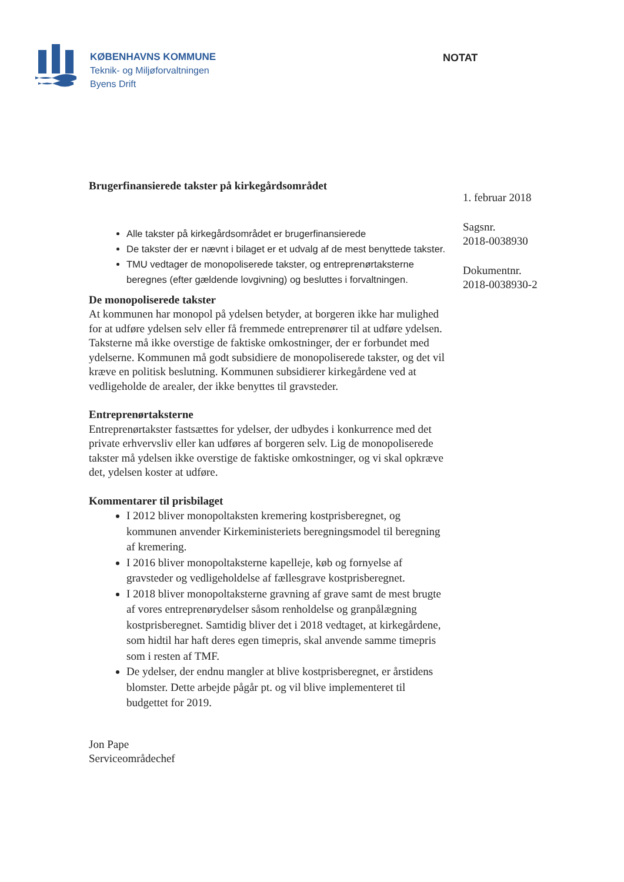KØBENHAVNS KOMMUNE
Teknik- og Miljøforvaltningen
Byens Drift
NOTAT
Brugerfinansierede takster på kirkegårdsområdet
Alle takster på kirkegårdsområdet er brugerfinansierede
De takster der er nævnt i bilaget er et udvalg af de mest benyttede takster.
TMU vedtager de monopoliserede takster, og entreprenørtaksterne beregnes (efter gældende lovgivning) og besluttes i forvaltningen.
De monopoliserede takster
At kommunen har monopol på ydelsen betyder, at borgeren ikke har mulighed for at udføre ydelsen selv eller få fremmede entreprenører til at udføre ydelsen. Taksterne må ikke overstige de faktiske omkostninger, der er forbundet med ydelserne. Kommunen må godt subsidiere de monopoliserede takster, og det vil kræve en politisk beslutning. Kommunen subsidierer kirkegårdene ved at vedligeholde de arealer, der ikke benyttes til gravsteder.
Entreprenørtaksterne
Entreprenørtakster fastsættes for ydelser, der udbydes i konkurrence med det private erhvervsliv eller kan udføres af borgeren selv. Lig de monopoliserede takster må ydelsen ikke overstige de faktiske omkostninger, og vi skal opkræve det, ydelsen koster at udføre.
Kommentarer til prisbilaget
I 2012 bliver monopoltaksten kremering kostprisberegnet, og kommunen anvender Kirkeministeriets beregningsmodel til beregning af kremering.
I 2016 bliver monopoltaksterne kapelleje, køb og fornyelse af gravsteder og vedligeholdelse af fællesgrave kostprisberegnet.
I 2018 bliver monopoltaksterne gravning af grave samt de mest brugte af vores entreprenørydelser såsom renholdelse og granpålægning kostprisberegnet. Samtidig bliver det i 2018 vedtaget, at kirkegårdene, som hidtil har haft deres egen timepris, skal anvende samme timepris som i resten af TMF.
De ydelser, der endnu mangler at blive kostprisberegnet, er årstidens blomster. Dette arbejde pågår pt. og vil blive implementeret til budgettet for 2019.
Jon Pape
Serviceområdechef
1. februar 2018
Sagsnr.
2018-0038930
Dokumentnr.
2018-0038930-2